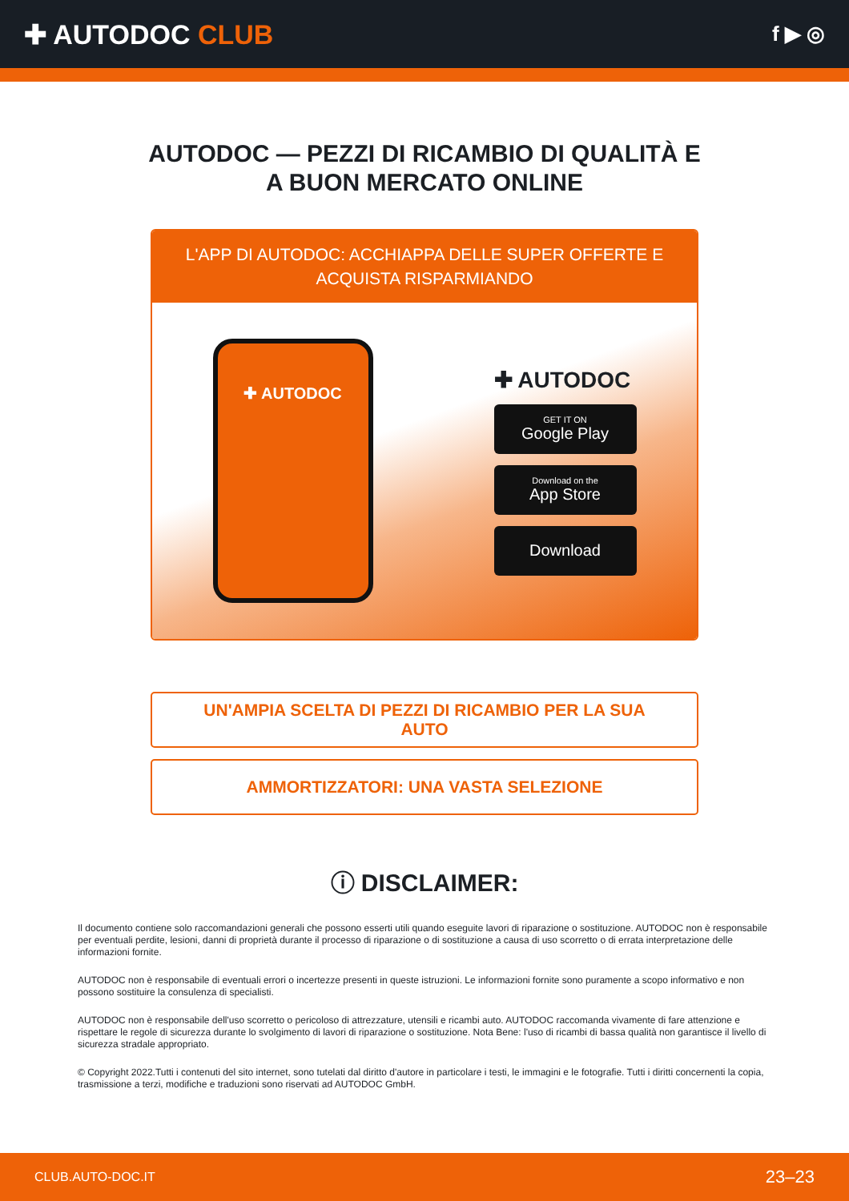✚ AUTODOC CLUB
f ▶ ◎
AUTODOC — PEZZI DI RICAMBIO DI QUALITÀ E A BUON MERCATO ONLINE
L'APP DI AUTODOC: ACCHIAPPA DELLE SUPER OFFERTE E ACQUISTA RISPARMIANDO
✚ AUTODOC
✚ AUTODOC
GET IT ON
Google Play
Download on the
App Store
Download
UN'AMPIA SCELTA DI PEZZI DI RICAMBIO PER LA SUA AUTO
AMMORTIZZATORI: UNA VASTA SELEZIONE
ⓘ DISCLAIMER:
Il documento contiene solo raccomandazioni generali che possono esserti utili quando eseguite lavori di riparazione o sostituzione. AUTODOC non è responsabile per eventuali perdite, lesioni, danni di proprietà durante il processo di riparazione o di sostituzione a causa di uso scorretto o di errata interpretazione delle informazioni fornite.
AUTODOC non è responsabile di eventuali errori o incertezze presenti in queste istruzioni. Le informazioni fornite sono puramente a scopo informativo e non possono sostituire la consulenza di specialisti.
AUTODOC non è responsabile dell'uso scorretto o pericoloso di attrezzature, utensili e ricambi auto. AUTODOC raccomanda vivamente di fare attenzione e rispettare le regole di sicurezza durante lo svolgimento di lavori di riparazione o sostituzione. Nota Bene: l'uso di ricambi di bassa qualità non garantisce il livello di sicurezza stradale appropriato.
© Copyright 2022.Tutti i contenuti del sito internet, sono tutelati dal diritto d'autore in particolare i testi, le immagini e le fotografie. Tutti i diritti concernenti la copia, trasmissione a terzi, modifiche e traduzioni sono riservati ad AUTODOC GmbH.
CLUB.AUTO-DOC.IT 23–23